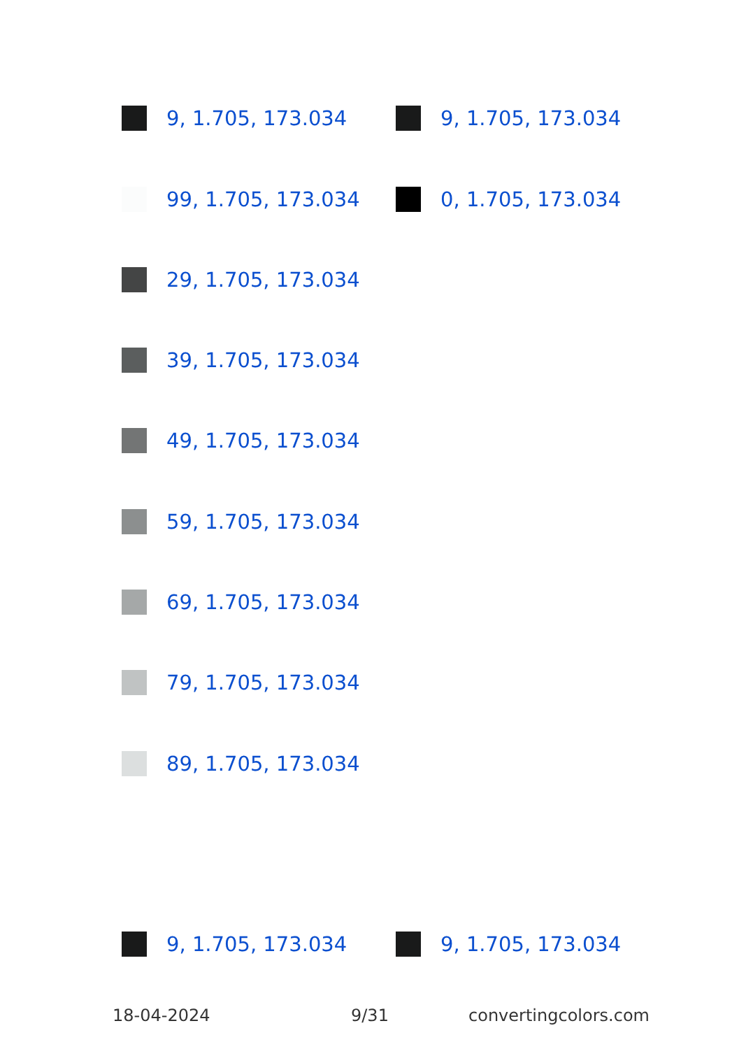9, 1.705, 173.034 9, 1.705, 173.034
99, 1.705, 173.034 0, 1.705, 173.034
29, 1.705, 173.034
39, 1.705, 173.034
49, 1.705, 173.034
59, 1.705, 173.034
69, 1.705, 173.034
79, 1.705, 173.034
89, 1.705, 173.034
9, 1.705, 173.034 9, 1.705, 173.034
18-04-2024 9/31 convertingcolors.com